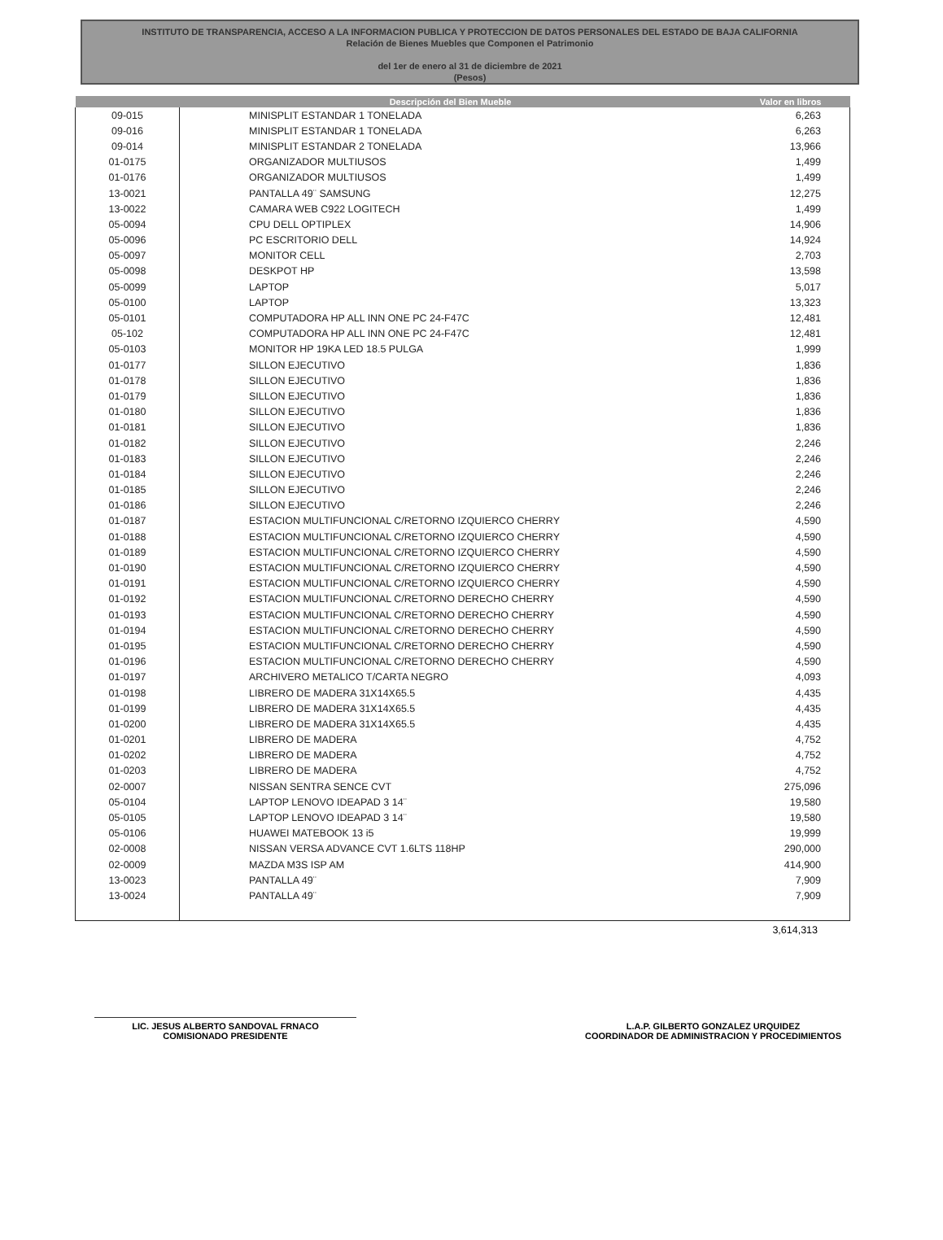INSTITUTO DE TRANSPARENCIA, ACCESO A LA INFORMACION PUBLICA Y PROTECCION DE DATOS PERSONALES DEL ESTADO DE BAJA CALIFORNIA
Relación de Bienes Muebles que Componen el Patrimonio
del 1er de enero al 31 de diciembre de 2021
(Pesos)
| | Descripción del Bien Mueble | Valor en libros |
| --- | --- | --- |
| 09-015 | MINISPLIT ESTANDAR 1 TONELADA | 6,263 |
| 09-016 | MINISPLIT ESTANDAR 1 TONELADA | 6,263 |
| 09-014 | MINISPLIT ESTANDAR 2 TONELADA | 13,966 |
| 01-0175 | ORGANIZADOR MULTIUSOS | 1,499 |
| 01-0176 | ORGANIZADOR MULTIUSOS | 1,499 |
| 13-0021 | PANTALLA 49¨ SAMSUNG | 12,275 |
| 13-0022 | CAMARA WEB C922 LOGITECH | 1,499 |
| 05-0094 | CPU DELL OPTIPLEX | 14,906 |
| 05-0096 | PC ESCRITORIO DELL | 14,924 |
| 05-0097 | MONITOR CELL | 2,703 |
| 05-0098 | DESKPOT HP | 13,598 |
| 05-0099 | LAPTOP | 5,017 |
| 05-0100 | LAPTOP | 13,323 |
| 05-0101 | COMPUTADORA HP ALL INN ONE PC 24-F47C | 12,481 |
| 05-102 | COMPUTADORA HP ALL INN ONE PC 24-F47C | 12,481 |
| 05-0103 | MONITOR HP 19KA LED 18.5 PULGA | 1,999 |
| 01-0177 | SILLON EJECUTIVO | 1,836 |
| 01-0178 | SILLON EJECUTIVO | 1,836 |
| 01-0179 | SILLON EJECUTIVO | 1,836 |
| 01-0180 | SILLON EJECUTIVO | 1,836 |
| 01-0181 | SILLON EJECUTIVO | 1,836 |
| 01-0182 | SILLON EJECUTIVO | 2,246 |
| 01-0183 | SILLON EJECUTIVO | 2,246 |
| 01-0184 | SILLON EJECUTIVO | 2,246 |
| 01-0185 | SILLON EJECUTIVO | 2,246 |
| 01-0186 | SILLON EJECUTIVO | 2,246 |
| 01-0187 | ESTACION MULTIFUNCIONAL C/RETORNO IZQUIERCO CHERRY | 4,590 |
| 01-0188 | ESTACION MULTIFUNCIONAL C/RETORNO IZQUIERCO CHERRY | 4,590 |
| 01-0189 | ESTACION MULTIFUNCIONAL C/RETORNO IZQUIERCO CHERRY | 4,590 |
| 01-0190 | ESTACION MULTIFUNCIONAL C/RETORNO IZQUIERCO CHERRY | 4,590 |
| 01-0191 | ESTACION MULTIFUNCIONAL C/RETORNO IZQUIERCO CHERRY | 4,590 |
| 01-0192 | ESTACION MULTIFUNCIONAL C/RETORNO DERECHO CHERRY | 4,590 |
| 01-0193 | ESTACION MULTIFUNCIONAL C/RETORNO DERECHO CHERRY | 4,590 |
| 01-0194 | ESTACION MULTIFUNCIONAL C/RETORNO DERECHO CHERRY | 4,590 |
| 01-0195 | ESTACION MULTIFUNCIONAL C/RETORNO DERECHO CHERRY | 4,590 |
| 01-0196 | ESTACION MULTIFUNCIONAL C/RETORNO DERECHO CHERRY | 4,590 |
| 01-0197 | ARCHIVERO METALICO T/CARTA NEGRO | 4,093 |
| 01-0198 | LIBRERO DE MADERA 31X14X65.5 | 4,435 |
| 01-0199 | LIBRERO DE MADERA 31X14X65.5 | 4,435 |
| 01-0200 | LIBRERO DE MADERA 31X14X65.5 | 4,435 |
| 01-0201 | LIBRERO DE MADERA | 4,752 |
| 01-0202 | LIBRERO DE MADERA | 4,752 |
| 01-0203 | LIBRERO DE MADERA | 4,752 |
| 02-0007 | NISSAN SENTRA SENCE CVT | 275,096 |
| 05-0104 | LAPTOP LENOVO IDEAPAD 3 14¨ | 19,580 |
| 05-0105 | LAPTOP LENOVO IDEAPAD 3 14¨ | 19,580 |
| 05-0106 | HUAWEI MATEBOOK 13 i5 | 19,999 |
| 02-0008 | NISSAN VERSA ADVANCE CVT 1.6LTS 118HP | 290,000 |
| 02-0009 | MAZDA M3S ISP AM | 414,900 |
| 13-0023 | PANTALLA 49¨ | 7,909 |
| 13-0024 | PANTALLA 49¨ | 7,909 |
3,614,313
LIC. JESUS ALBERTO SANDOVAL FRNACO
COMISIONADO PRESIDENTE
L.A.P. GILBERTO GONZALEZ URQUIDEZ
COORDINADOR DE ADMINISTRACION Y PROCEDIMIENTOS